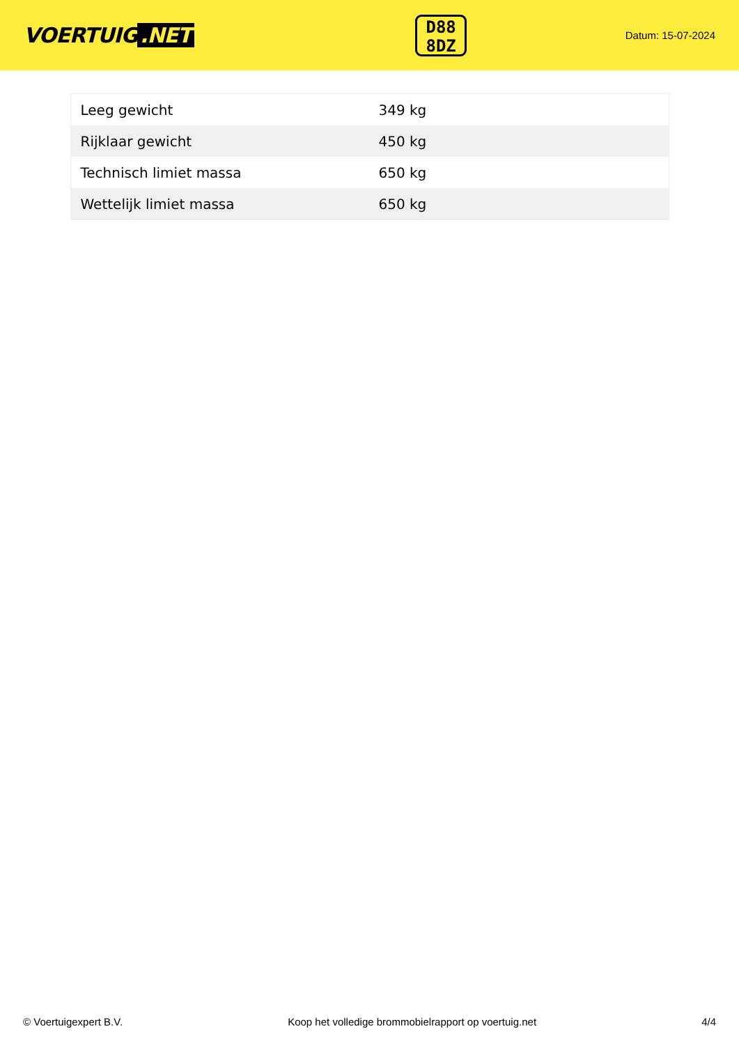VOERTUIG.NET
D88
8DZ
Datum: 15-07-2024
| Leeg gewicht | 349 kg |
| Rijklaar gewicht | 450 kg |
| Technisch limiet massa | 650 kg |
| Wettelijk limiet massa | 650 kg |
© Voertuigexpert B.V. Koop het volledige brommobielrapport op voertuig.net 4/4